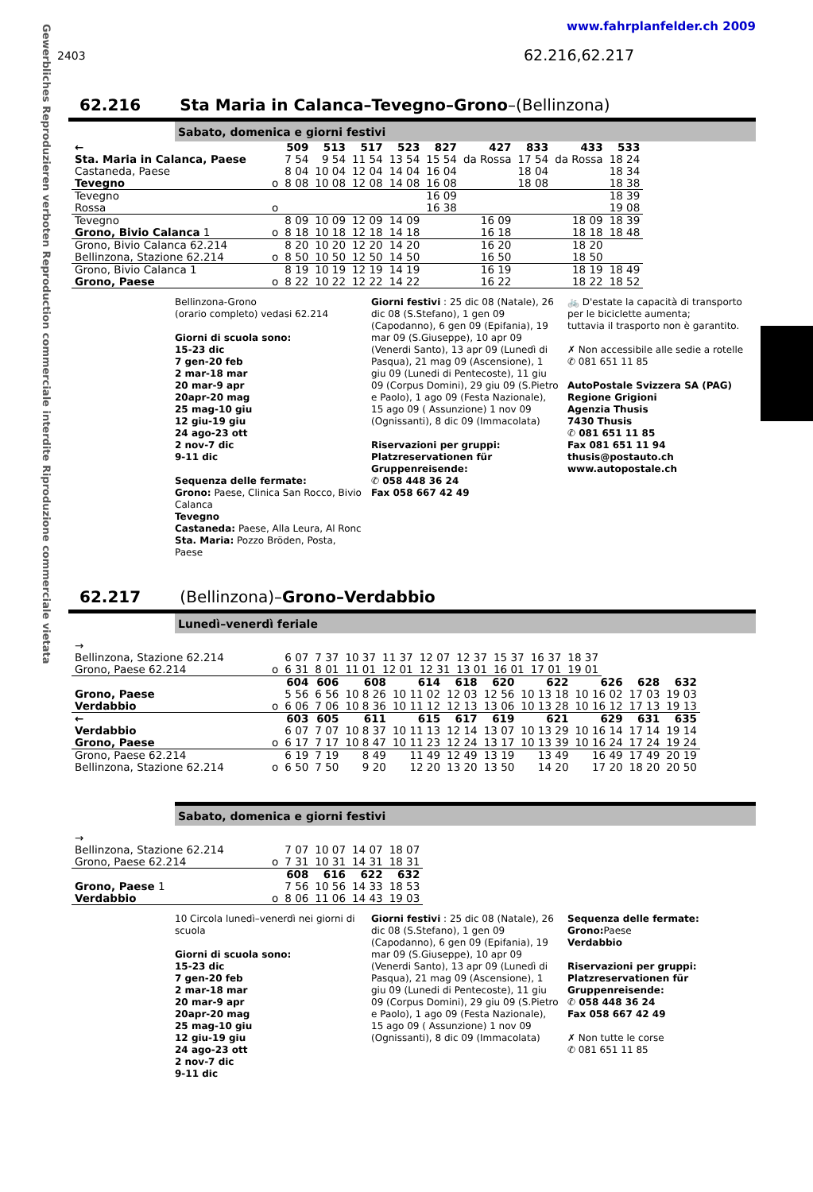Gewerbliches Reproduzieren verboten Reproduction commerciale interdite Riproduzione commerciale vietata
www.fahrplanfelder.ch 2009
2403 62.216,62.217
62.216 Sta Maria in Calanca–Tevegno–Grono–(Bellinzona)
Sabato, domenica e giorni festivi
| ← | | 509 | 513 | 517 | 523 | 827 | 427 | 833 | 433 | 533 |
| --- | --- | --- | --- | --- | --- | --- | --- | --- | --- | --- |
| Sta. Maria in Calanca, Paese | | 7 54 | 9 54 | 11 54 | 13 54 | 15 54 | da Rossa | 17 54 | da Rossa | 18 24 |
| Castaneda, Paese | | 8 04 | 10 04 | 12 04 | 14 04 | 16 04 | | 18 04 | | 18 34 |
| Tevegno | o | 8 08 | 10 08 | 12 08 | 14 08 | 16 08 | | 18 08 | | 18 38 |
| Tevegno | | | | | | 16 09 | | | | 18 39 |
| Rossa | o | | | | | 16 38 | | | | 19 08 |
| Tevegno | | 8 09 | 10 09 | 12 09 | 14 09 | | 16 09 | | 18 09 | 18 39 |
| Grono, Bivio Calanca 1 | o | 8 18 | 10 18 | 12 18 | 14 18 | | 16 18 | | 18 18 | 18 48 |
| Grono, Bivio Calanca 62.214 | | 8 20 | 10 20 | 12 20 | 14 20 | | 16 20 | | 18 20 | |
| Bellinzona, Stazione 62.214 | o | 8 50 | 10 50 | 12 50 | 14 50 | | 16 50 | | 18 50 | |
| Grono, Bivio Calanca 1 | | 8 19 | 10 19 | 12 19 | 14 19 | | 16 19 | | 18 19 | 18 49 |
| Grono, Paese | o | 8 22 | 10 22 | 12 22 | 14 22 | | 16 22 | | 18 22 | 18 52 |
Bellinzona-Grono
(orario completo) vedasi 62.214
Giorni di scuola sono:
15-23 dic
7 gen-20 feb
2 mar-18 mar
20 mar-9 apr
20apr-20 mag
25 mag-10 giu
12 giu-19 giu
24 ago-23 ott
2 nov-7 dic
9-11 dic
Sequenza delle fermate:
Grono: Paese, Clinica San Rocco, Bivio Calanca
Tevegno
Castaneda: Paese, Alla Leura, Al Ronc
Sta. Maria: Pozzo Bröden, Posta, Paese
Giorni festivi : 25 dic 08 (Natale), 26 dic 08 (S.Stefano), 1 gen 09 (Capodanno), 6 gen 09 (Epifania), 19 mar 09 (S.Giuseppe), 10 apr 09 (Venerdi Santo), 13 apr 09 (Lunedì di Pasqua), 21 mag 09 (Ascensione), 1 giu 09 (Lunedi di Pentecoste), 11 giu 09 (Corpus Domini), 29 giu 09 (S.Pietro e Paolo), 1 ago 09 (Festa Nazionale), 15 ago 09 ( Assunzione) 1 nov 09 (Ognissanti), 8 dic 09 (Immacolata)
Riservazioni per gruppi:
Platzreservationen für Gruppenreisende:
✆ 058 448 36 24
Fax 058 667 42 49
🚲 D'estate la capacità di transporto per le biciclette aumenta;
tuttavia il trasporto non è garantito.
✗ Non accessibile alle sedie a rotelle
✆ 081 651 11 85
AutoPostale Svizzera SA (PAG)
Regione Grigioni
Agenzia Thusis
7430 Thusis
✆ 081 651 11 85
Fax 081 651 11 94
thusis@postauto.ch
www.autopostale.ch
62.217 (Bellinzona)–Grono–Verdabbio
Lunedì–venerdì feriale
| → | | | | | | | | | | |
| Bellinzona, Stazione 62.214 | | 6 07 | 7 37 | 10 37 | 11 37 | 12 07 | 12 37 | 15 37 | 16 37 | 18 37 |
| Grono, Paese 62.214 | o | 6 31 | 8 01 | 11 01 | 12 01 | 12 31 | 13 01 | 16 01 | 17 01 | 19 01 |
| | | 604 | 606 | 608 | 614 | 618 | 620 | 622 | 626 | 628 | 632 |
| --- | --- | --- | --- | --- | --- | --- | --- | --- | --- | --- | --- |
| Grono, Paese | | 5 56 | 6 56 | 10 8 26 | 10 11 02 | 12 03 | 12 56 | 10 13 18 | 10 16 02 | 17 03 | 19 03 |
| Verdabbio | o | 6 06 | 7 06 | 10 8 36 | 10 11 12 | 12 13 | 13 06 | 10 13 28 | 10 16 12 | 17 13 | 19 13 |
| ← | | 603 | 605 | 611 | 615 | 617 | 619 | 621 | 629 | 631 | 635 |
| Verdabbio | | 6 07 | 7 07 | 10 8 37 | 10 11 13 | 12 14 | 13 07 | 10 13 29 | 10 16 14 | 17 14 | 19 14 |
| Grono, Paese | o | 6 17 | 7 17 | 10 8 47 | 10 11 23 | 12 24 | 13 17 | 10 13 39 | 10 16 24 | 17 24 | 19 24 |
| Grono, Paese 62.214 | | 6 19 | 7 19 | 8 49 | 11 49 | 12 49 | 13 19 | 13 49 | 16 49 | 17 49 | 20 19 |
| Bellinzona, Stazione 62.214 | o | 6 50 | 7 50 | 9 20 | 12 20 | 13 20 | 13 50 | 14 20 | 17 20 | 18 20 | 20 50 |
Sabato, domenica e giorni festivi
| → | | | | | |
| Bellinzona, Stazione 62.214 | | 7 07 | 10 07 | 14 07 | 18 07 |
| Grono, Paese 62.214 | o | 7 31 | 10 31 | 14 31 | 18 31 |
| | | 608 | 616 | 622 | 632 |
| Grono, Paese 1 | | 7 56 | 10 56 | 14 33 | 18 53 |
| Verdabbio | o | 8 06 | 11 06 | 14 43 | 19 03 |
10 Circola lunedì–venerdì nei giorni di scuola
Giorni di scuola sono:
15-23 dic
7 gen-20 feb
2 mar-18 mar
20 mar-9 apr
20apr-20 mag
25 mag-10 giu
12 giu-19 giu
24 ago-23 ott
2 nov-7 dic
9-11 dic
Giorni festivi : 25 dic 08 (Natale), 26 dic 08 (S.Stefano), 1 gen 09 (Capodanno), 6 gen 09 (Epifania), 19 mar 09 (S.Giuseppe), 10 apr 09 (Venerdi Santo), 13 apr 09 (Lunedì di Pasqua), 21 mag 09 (Ascensione), 1 giu 09 (Lunedi di Pentecoste), 11 giu 09 (Corpus Domini), 29 giu 09 (S.Pietro e Paolo), 1 ago 09 (Festa Nazionale), 15 ago 09 ( Assunzione) 1 nov 09 (Ognissanti), 8 dic 09 (Immacolata)
Sequenza delle fermate:
Grono: Paese
Verdabbio
Riservazioni per gruppi:
Platzreservationen für Gruppenreisende:
✆ 058 448 36 24
Fax 058 667 42 49
✗ Non tutte le corse
✆ 081 651 11 85